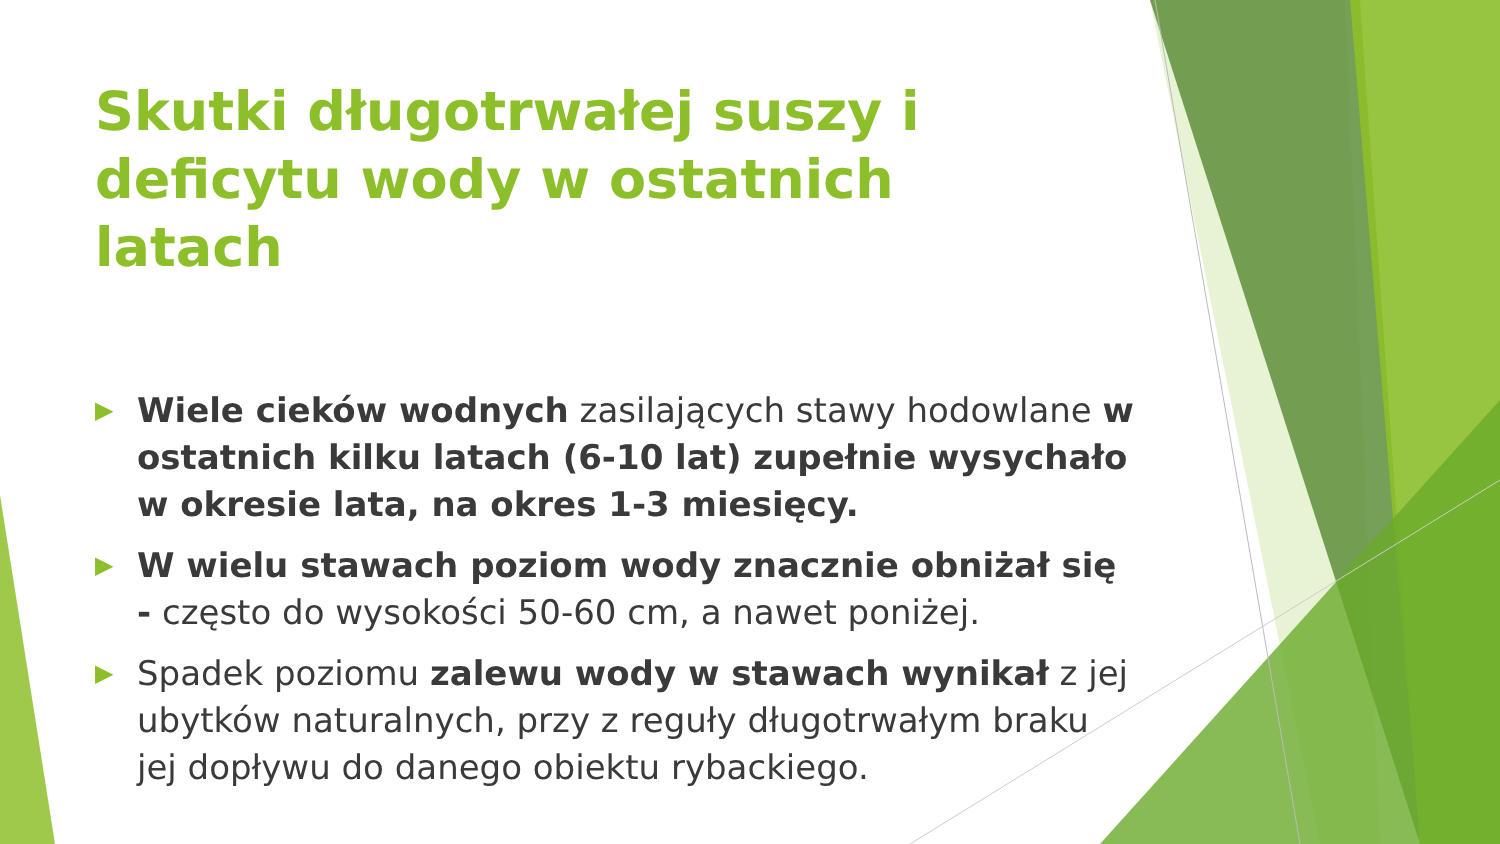Skutki długotrwałej suszy i deficytu wody w ostatnich latach
▶ Wiele cieków wodnych zasilających stawy hodowlane w ostatnich kilku latach (6-10 lat) zupełnie wysychało w okresie lata, na okres 1-3 miesięcy.
▶ W wielu stawach poziom wody znacznie obniżał się - często do wysokości 50-60 cm, a nawet poniżej.
▶ Spadek poziomu zalewu wody w stawach wynikał z jej ubytków naturalnych, przy z reguły długotrwałym braku jej dopływu do danego obiektu rybackiego.